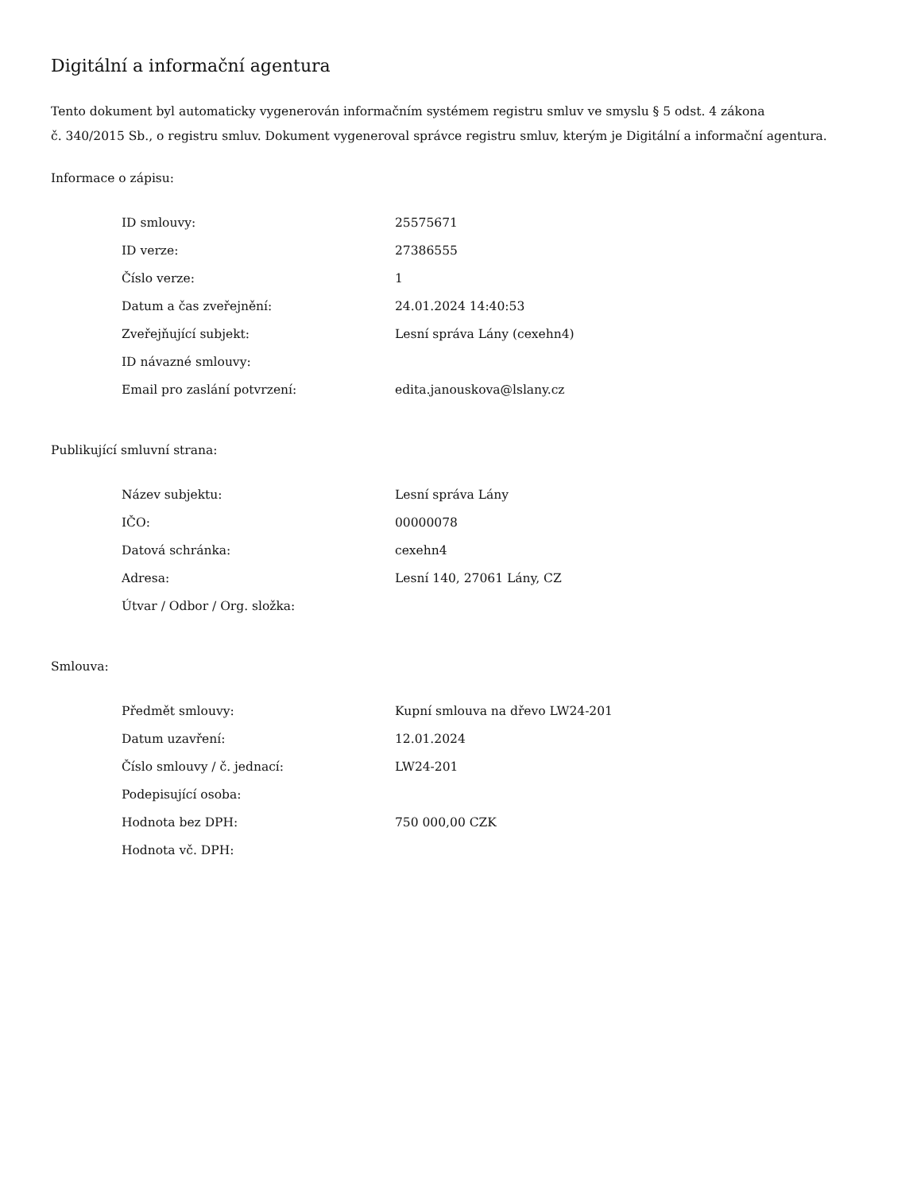Digitální a informační agentura
Tento dokument byl automaticky vygenerován informačním systémem registru smluv ve smyslu § 5 odst. 4 zákona
č. 340/2015 Sb., o registru smluv. Dokument vygeneroval správce registru smluv, kterým je Digitální a informační agentura.
Informace o zápisu:
| ID smlouvy: | 25575671 |
| ID verze: | 27386555 |
| Číslo verze: | 1 |
| Datum a čas zveřejnění: | 24.01.2024 14:40:53 |
| Zveřejňující subjekt: | Lesní správa Lány (cexehn4) |
| ID návazné smlouvy: | |
| Email pro zaslání potvrzení: | edita.janouskova@lslany.cz |
Publikující smluvní strana:
| Název subjektu: | Lesní správa Lány |
| IČO: | 00000078 |
| Datová schránka: | cexehn4 |
| Adresa: | Lesní 140, 27061 Lány, CZ |
| Útvar / Odbor / Org. složka: | |
Smlouva:
| Předmět smlouvy: | Kupní smlouva na dřevo LW24-201 |
| Datum uzavření: | 12.01.2024 |
| Číslo smlouvy / č. jednací: | LW24-201 |
| Podepisující osoba: | |
| Hodnota bez DPH: | 750 000,00 CZK |
| Hodnota vč. DPH: | |